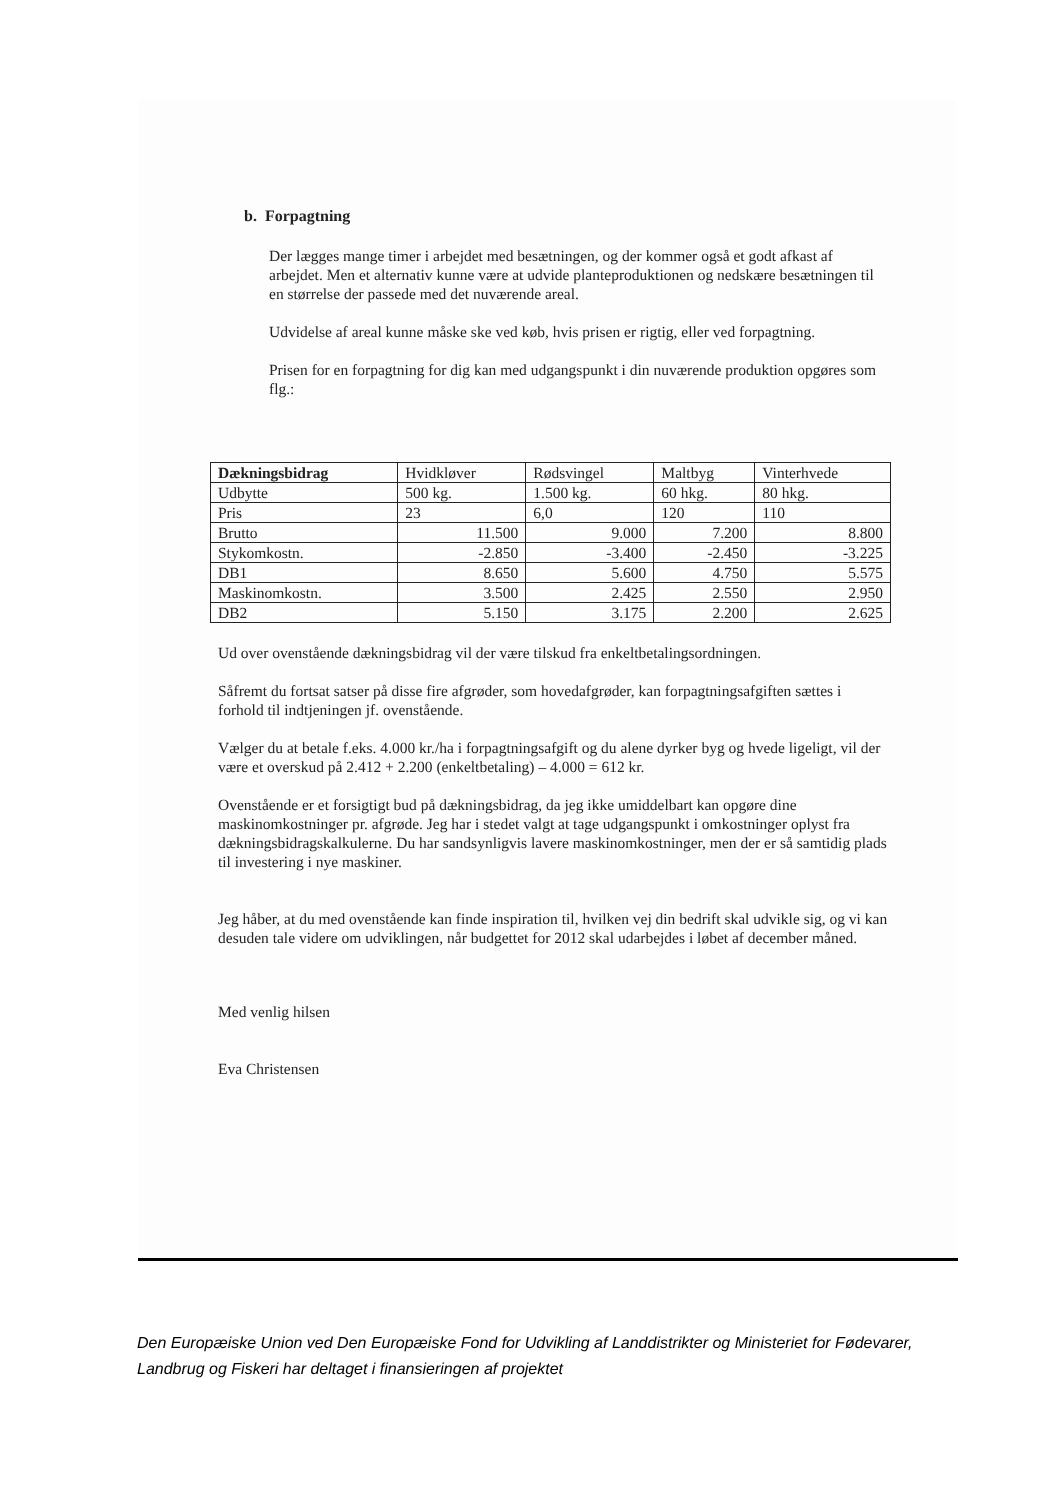b. Forpagtning
Der lægges mange timer i arbejdet med besætningen, og der kommer også et godt afkast af arbejdet. Men et alternativ kunne være at udvide planteproduktionen og nedskære besætningen til en størrelse der passede med det nuværende areal.
Udvidelse af areal kunne måske ske ved køb, hvis prisen er rigtig, eller ved forpagtning.
Prisen for en forpagtning for dig kan med udgangspunkt i din nuværende produktion opgøres som flg.:
| Dækningsbidrag | Hvidkløver | Rødsvingel | Maltbyg | Vinterhvede |
| --- | --- | --- | --- | --- |
| Udbytte | 500 kg. | 1.500 kg. | 60 hkg. | 80 hkg. |
| Pris | 23 | 6,0 | 120 | 110 |
| Brutto | 11.500 | 9.000 | 7.200 | 8.800 |
| Stykomkostn. | -2.850 | -3.400 | -2.450 | -3.225 |
| DB1 | 8.650 | 5.600 | 4.750 | 5.575 |
| Maskinomkostn. | 3.500 | 2.425 | 2.550 | 2.950 |
| DB2 | 5.150 | 3.175 | 2.200 | 2.625 |
Ud over ovenstående dækningsbidrag vil der være tilskud fra enkeltbetalingsordningen.
Såfremt du fortsat satser på disse fire afgrøder, som hovedafgrøder, kan forpagtningsafgiften sættes i forhold til indtjeningen jf. ovenstående.
Vælger du at betale f.eks. 4.000 kr./ha i forpagtningsafgift og du alene dyrker byg og hvede ligeligt, vil der være et overskud på 2.412 + 2.200 (enkeltbetaling) – 4.000 = 612 kr.
Ovenstående er et forsigtigt bud på dækningsbidrag, da jeg ikke umiddelbart kan opgøre dine maskinomkostninger pr. afgrøde. Jeg har i stedet valgt at tage udgangspunkt i omkostninger oplyst fra dækningsbidragskalkulerne. Du har sandsynligvis lavere maskinomkostninger, men der er så samtidig plads til investering i nye maskiner.
Jeg håber, at du med ovenstående kan finde inspiration til, hvilken vej din bedrift skal udvikle sig, og vi kan desuden tale videre om udviklingen, når budgettet for 2012 skal udarbejdes i løbet af december måned.
Med venlig hilsen
Eva Christensen
Den Europæiske Union ved Den Europæiske Fond for Udvikling af Landdistrikter og Ministeriet for Fødevarer, Landbrug og Fiskeri har deltaget i finansieringen af projektet